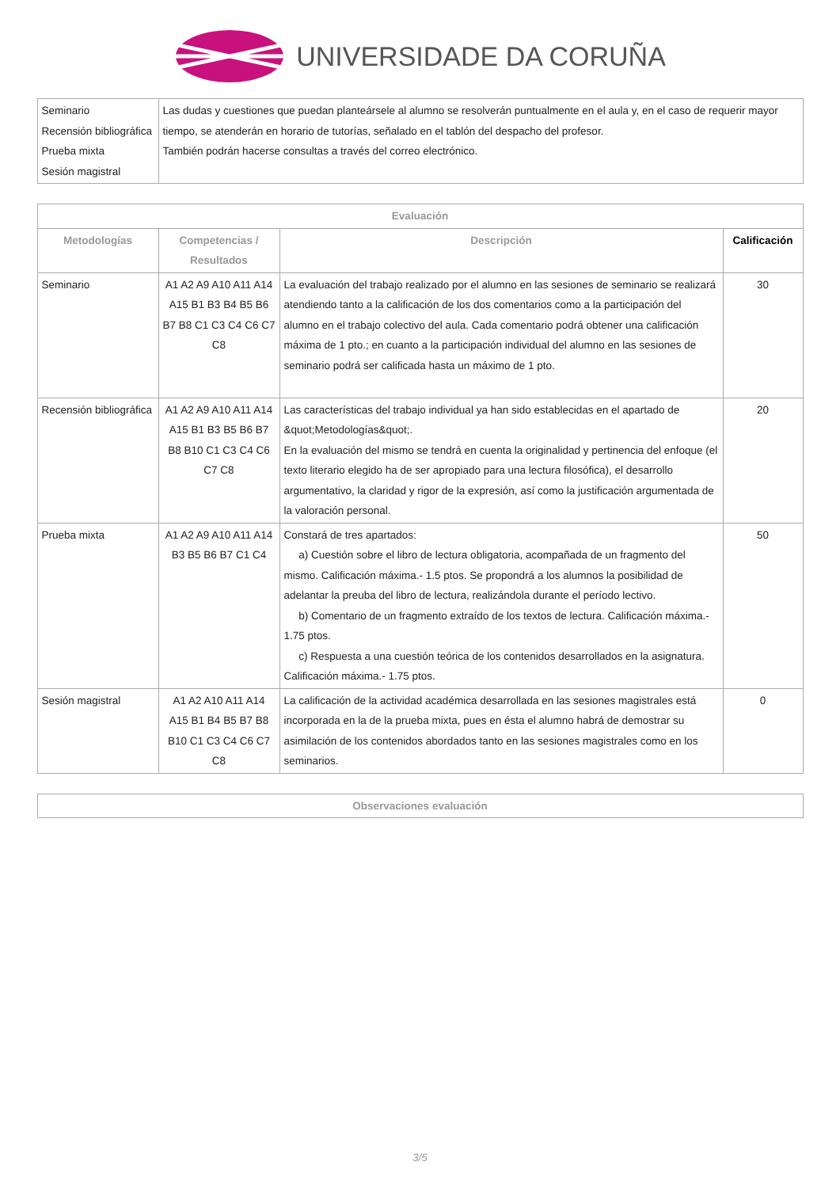UNIVERSIDADE DA CORUÑA
| Seminario Recensión bibliográfica Prueba mixta Sesión magistral | Las dudas y cuestiones que puedan planteársele al alumno se resolverán puntualmente en el aula y, en el caso de requerir mayor tiempo, se atenderán en horario de tutorías, señalado en el tablón del despacho del profesor. También podrán hacerse consultas a través del correo electrónico. |
| Evaluación | | | |
| --- | --- | --- | --- |
| Metodologías | Competencias / Resultados | Descripción | Calificación |
| Seminario | A1 A2 A9 A10 A11 A14 A15 B1 B3 B4 B5 B6 B7 B8 C1 C3 C4 C6 C7 C8 | La evaluación del trabajo realizado por el alumno en las sesiones de seminario se realizará atendiendo tanto a la calificación de los dos comentarios como a la participación del alumno en el trabajo colectivo del aula. Cada comentario podrá obtener una calificación máxima de 1 pto.; en cuanto a la participación individual del alumno en las sesiones de seminario podrá ser calificada hasta un máximo de 1 pto. | 30 |
| Recensión bibliográfica | A1 A2 A9 A10 A11 A14 A15 B1 B3 B5 B6 B7 B8 B10 C1 C3 C4 C6 C7 C8 | Las características del trabajo individual ya han sido establecidas en el apartado de &quot;Metodologías&quot;. En la evaluación del mismo se tendrá en cuenta la originalidad y pertinencia del enfoque (el texto literario elegido ha de ser apropiado para una lectura filosófica), el desarrollo argumentativo, la claridad y rigor de la expresión, así como la justificación argumentada de la valoración personal. | 20 |
| Prueba mixta | A1 A2 A9 A10 A11 A14 B3 B5 B6 B7 C1 C4 | Constará de tres apartados: a) Cuestión sobre el libro de lectura obligatoria, acompañada de un fragmento del mismo. Calificación máxima.- 1.5 ptos. Se propondrá a los alumnos la posibilidad de adelantar la preuba del libro de lectura, realizándola durante el período lectivo. b) Comentario de un fragmento extraído de los textos de lectura. Calificación máxima.- 1.75 ptos. c) Respuesta a una cuestión teórica de los contenidos desarrollados en la asignatura. Calificación máxima.- 1.75 ptos. | 50 |
| Sesión magistral | A1 A2 A10 A11 A14 A15 B1 B4 B5 B7 B8 B10 C1 C3 C4 C6 C7 C8 | La calificación de la actividad académica desarrollada en las sesiones magistrales está incorporada en la de la prueba mixta, pues en ésta el alumno habrá de demostrar su asimilación de los contenidos abordados tanto en las sesiones magistrales como en los seminarios. | 0 |
| Observaciones evaluación |
| --- |
3/5